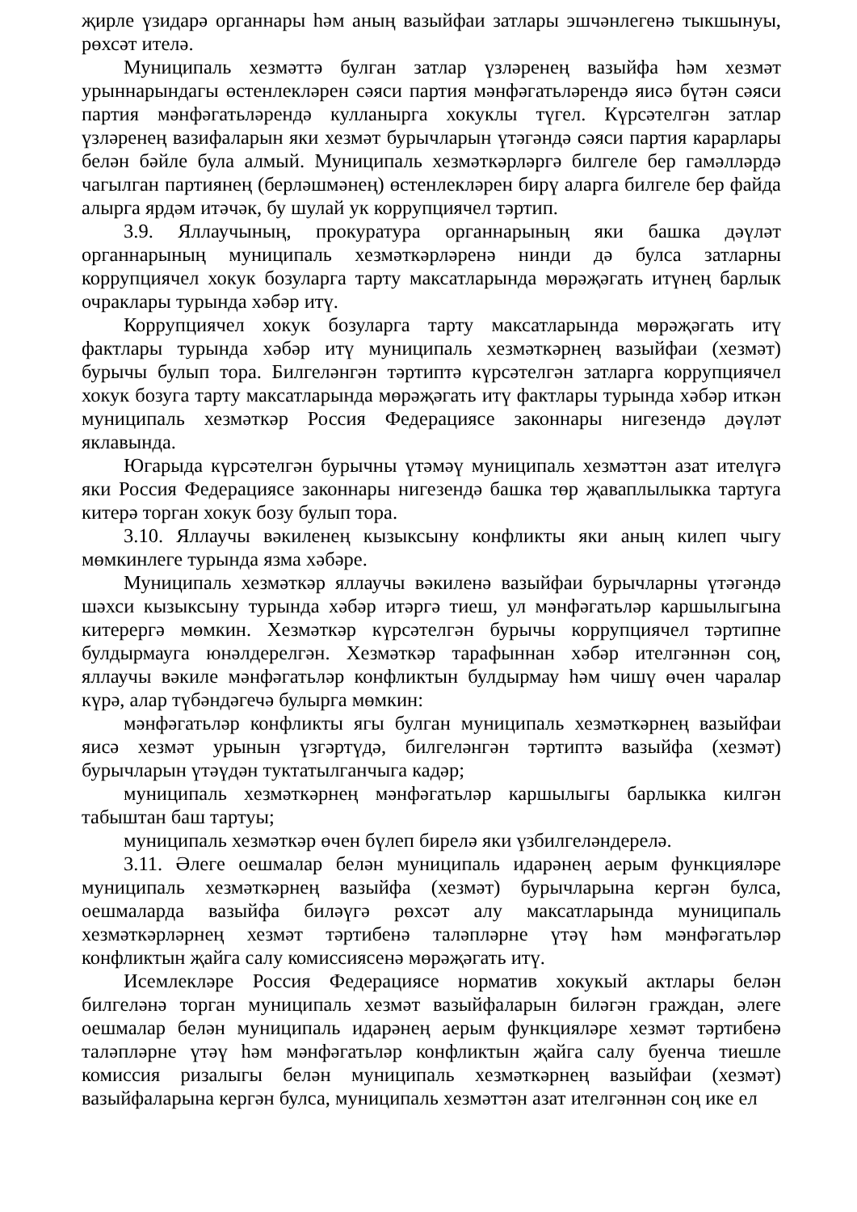җирле үзидарә органнары һәм аның вазыйфаи затлары эшчәнлегенә тыкшынуы, рөхсәт ителә.
Муниципаль хезмәттә булган затлар үзләренең вазыйфа һәм хезмәт урыннарындагы өстенлекләрен сәяси партия мәнфәгатьләрендә яисә бүтән сәяси партия мәнфәгатьләрендә кулланырга хокуклы түгел. Күрсәтелгән затлар үзләренең вазифаларын яки хезмәт бурычларын үтәгәндә сәяси партия карарлары белән бәйле була алмый. Муниципаль хезмәткәрләргә билгеле бер гамәлләрдә чагылган партиянең (берләшмәнең) өстенлекләрен бирү аларга билгеле бер файда алырга ярдәм итәчәк, бу шулай ук коррупциячел тәртип.
3.9. Яллаучының, прокуратура органнарының яки башка дәүләт органнарының муниципаль хезмәткәрләренә нинди дә булса затларны коррупциячел хокук бозуларга тарту максатларында мөрәҗәгать итүнең барлык очраклары турында хәбәр итү.
Коррупциячел хокук бозуларга тарту максатларында мөрәҗәгать итү фактлары турында хәбәр итү муниципаль хезмәткәрнең вазыйфаи (хезмәт) бурычы булып тора. Билгеләнгән тәртиптә күрсәтелгән затларга коррупциячел хокук бозуга тарту максатларында мөрәҗәгать итү фактлары турында хәбәр иткән муниципаль хезмәткәр Россия Федерациясе законнары нигезендә дәүләт яклавында.
Югарыда күрсәтелгән бурычны үтәмәү муниципаль хезмәттән азат ителүгә яки Россия Федерациясе законнары нигезендә башка төр җаваплылыкка тартуга китерә торган хокук бозу булып тора.
3.10. Яллаучы вәкиленең кызыксыну конфликты яки аның килеп чыгу мөмкинлеге турында язма хәбәре.
Муниципаль хезмәткәр яллаучы вәкиленә вазыйфаи бурычларны үтәгәндә шәхси кызыксыну турында хәбәр итәргә тиеш, ул мәнфәгатьләр каршылыгына китерергә мөмкин. Хезмәткәр күрсәтелгән бурычы коррупциячел тәртипне булдырмауга юнәлдерелгән. Хезмәткәр тарафыннан хәбәр ителгәннән соң, яллаучы вәкиле мәнфәгатьләр конфликтын булдырмау һәм чишү өчен чаралар күрә, алар түбәндәгечә булырга мөмкин:
мәнфәгатьләр конфликты ягы булган муниципаль хезмәткәрнең вазыйфаи яисә хезмәт урынын үзгәртүдә, билгеләнгән тәртиптә вазыйфа (хезмәт) бурычларын үтәүдән туктатылганчыга кадәр;
муниципаль хезмәткәрнең мәнфәгатьләр каршылыгы барлыкка килгән табыштан баш тартуы;
муниципаль хезмәткәр өчен бүлеп бирелә яки үзбилгеләндерелә.
3.11. Әлеге оешмалар белән муниципаль идарәнең аерым функцияләре муниципаль хезмәткәрнең вазыйфа (хезмәт) бурычларына кергән булса, оешмаларда вазыйфа биләүгә рөхсәт алу максатларында муниципаль хезмәткәрләрнең хезмәт тәртибенә таләпләрне үтәү һәм мәнфәгатьләр конфликтын җайга салу комиссиясенә мөрәҗәгать итү.
Исемлекләре Россия Федерациясе норматив хокукый актлары белән билгеләнә торган муниципаль хезмәт вазыйфаларын биләгән граждан, әлеге оешмалар белән муниципаль идарәнең аерым функцияләре хезмәт тәртибенә таләпләрне үтәү һәм мәнфәгатьләр конфликтын җайга салу буенча тиешле комиссия ризалыгы белән муниципаль хезмәткәрнең вазыйфаи (хезмәт) вазыйфаларына кергән булса, муниципаль хезмәттән азат ителгәннән соң ике ел